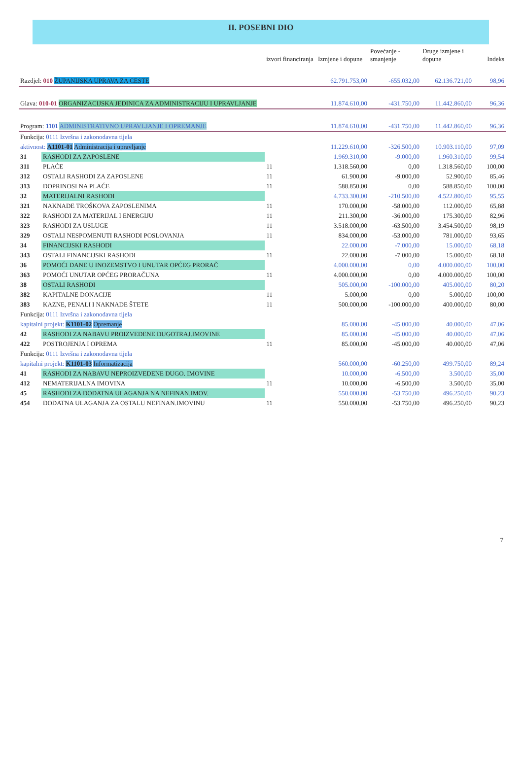II. POSEBNI DIO
| | | izvori financiranja | Izmjene i dopune | Povećanje - smanjenje | Druge izmjene i dopune | Indeks |
| --- | --- | --- | --- | --- | --- | --- |
| Razdjel: 010 ŽUPANIJSKA UPRAVA ZA CESTE | | | 62.791.753,00 | -655.032,00 | 62.136.721,00 | 98,96 |
| Glava: 010-01 ORGANIZACIJSKA JEDINICA ZA ADMINISTRACIJU I UPRAVLJANJE | | | 11.874.610,00 | -431.750,00 | 11.442.860,00 | 96,36 |
| Program: 1101 ADMINISTRATIVNO UPRAVLJANJE I OPREMANJE | | | 11.874.610,00 | -431.750,00 | 11.442.860,00 | 96,36 |
| Funkcija: 0111 Izvršna i zakonodavna tijela | | | | | | |
| aktivnost: A1101-01 Administracija i upravljanje | | | 11.229.610,00 | -326.500,00 | 10.903.110,00 | 97,09 |
| 31 | RASHODI ZA ZAPOSLENE | | 1.969.310,00 | -9.000,00 | 1.960.310,00 | 99,54 |
| 311 | PLAĆE | 11 | 1.318.560,00 | 0,00 | 1.318.560,00 | 100,00 |
| 312 | OSTALI RASHODI ZA ZAPOSLENE | 11 | 61.900,00 | -9.000,00 | 52.900,00 | 85,46 |
| 313 | DOPRINOSI NA PLAĆE | 11 | 588.850,00 | 0,00 | 588.850,00 | 100,00 |
| 32 | MATERIJALNI RASHODI | | 4.733.300,00 | -210.500,00 | 4.522.800,00 | 95,55 |
| 321 | NAKNADE TROŠKOVA ZAPOSLENIMA | 11 | 170.000,00 | -58.000,00 | 112.000,00 | 65,88 |
| 322 | RASHODI ZA MATERIJAL I ENERGIJU | 11 | 211.300,00 | -36.000,00 | 175.300,00 | 82,96 |
| 323 | RASHODI ZA USLUGE | 11 | 3.518.000,00 | -63.500,00 | 3.454.500,00 | 98,19 |
| 329 | OSTALI NESPOMENUTI RASHODI POSLOVANJA | 11 | 834.000,00 | -53.000,00 | 781.000,00 | 93,65 |
| 34 | FINANCIJSKI RASHODI | | 22.000,00 | -7.000,00 | 15.000,00 | 68,18 |
| 343 | OSTALI FINANCIJSKI RASHODI | 11 | 22.000,00 | -7.000,00 | 15.000,00 | 68,18 |
| 36 | POMOĆI DANE U INOZEMSTVO I UNUTAR OPĆEG PRORAČ | | 4.000.000,00 | 0,00 | 4.000.000,00 | 100,00 |
| 363 | POMOĆI UNUTAR OPĆEG PRORAČUNA | 11 | 4.000.000,00 | 0,00 | 4.000.000,00 | 100,00 |
| 38 | OSTALI RASHODI | | 505.000,00 | -100.000,00 | 405.000,00 | 80,20 |
| 382 | KAPITALNE DONACIJE | 11 | 5.000,00 | 0,00 | 5.000,00 | 100,00 |
| 383 | KAZNE, PENALI I NAKNADE ŠTETE | 11 | 500.000,00 | -100.000,00 | 400.000,00 | 80,00 |
| Funkcija: 0111 Izvršna i zakonodavna tijela | | | | | | |
| kapitalni projekt: K1101-02 Opremanje | | | 85.000,00 | -45.000,00 | 40.000,00 | 47,06 |
| 42 | RASHODI ZA NABAVU PROIZVEDENE DUGOTRAJ.IMOVINE | | 85.000,00 | -45.000,00 | 40.000,00 | 47,06 |
| 422 | POSTROJENJA I OPREMA | 11 | 85.000,00 | -45.000,00 | 40.000,00 | 47,06 |
| Funkcija: 0111 Izvršna i zakonodavna tijela | | | | | | |
| kapitalni projekt: K1101-03 Informatizacija | | | 560.000,00 | -60.250,00 | 499.750,00 | 89,24 |
| 41 | RASHODI ZA NABAVU NEPROIZVEDENE DUGO. IMOVINE | | 10.000,00 | -6.500,00 | 3.500,00 | 35,00 |
| 412 | NEMATERIJALNA IMOVINA | 11 | 10.000,00 | -6.500,00 | 3.500,00 | 35,00 |
| 45 | RASHODI ZA DODATNA ULAGANJA NA NEFINAN.IMOV. | | 550.000,00 | -53.750,00 | 496.250,00 | 90,23 |
| 454 | DODATNA ULAGANJA ZA OSTALU NEFINAN.IMOVINU | 11 | 550.000,00 | -53.750,00 | 496.250,00 | 90,23 |
7